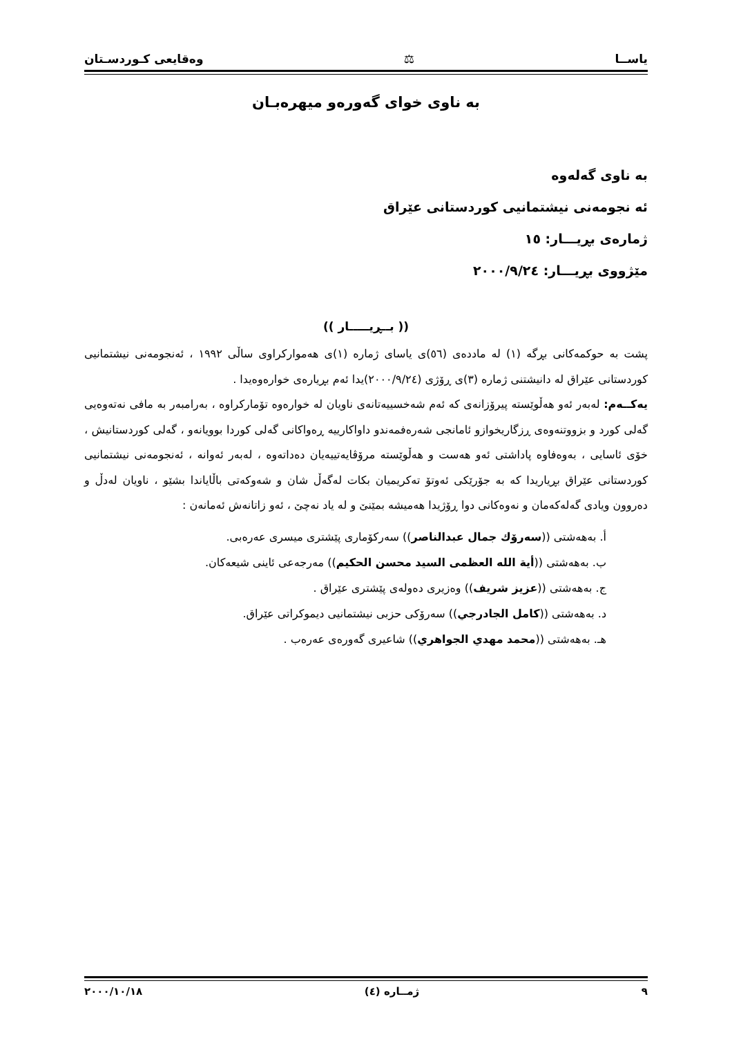یاســا ⚖ وەقایعی كـوردسـتان
بە ناوی خوای گەورەو میهرەبـان
بە ناوی گەلەوە
ئە نجومەنی نیشتمانیی كوردستانی عێراق
ژمارەی بڕیـــار: ١٥
مێژووی بڕیـــار: ٢٠٠٠/٩/٢٤
(( بــڕیـــــار ))
پشت بە حوكمەكانی بڕگە (١) لە ماددەی (٥٦)ی یاسای ژمارە (١)ی هەمواركراوی ساڵی ١٩٩٢ ، ئەنجومەنی نیشتمانیی كوردستانی عێراق لە دانیشتنی ژمارە (٣)ی ڕۆژی (٢٠٠٠/٩/٢٤)یدا ئەم بڕیارەی خوارەوەیدا .
یەكــەم: لەبەر ئەو هەڵوێستە پیرۆزانەی كە ئەم شەخسییەتانەی ناویان لە خوارەوە تۆماركراوە ، بەرامبەر بە مافی نەتەوەیی گەلی كورد و بزووتنەوەی ڕزگاریخوازو ئامانجی شەرەفمەندو داواكارییە ڕەواكانی گەلی كوردا بوویانەو ، گەلی كوردستانیش ، خۆی ئاسایی ، بەوەفاوە پاداشتی ئەو هەست و هەڵوێستە مرۆڤایەتییەیان دەداتەوە ، لەبەر ئەوانە ، ئەنجومەنی نیشتمانیی كوردستانی عێراق بڕیاریدا كە بە جۆرێكی ئەوتۆ تەكریمیان بكات لەگەڵ شان و شەوكەتی باڵایاندا بشێو ، ناویان لەدڵ و دەروون ویادی گەلەكەمان و نەوەكانی دوا ڕۆژیدا هەمیشە بمێنێ و لە یاد نەچێ ، ئەو زاتانەش ئەمانەن :
أ. بەهەشتی ((سەرۆك جمال عبدالناصر)) سەركۆماری پێشتری میسری عەرەبی.
ب. بەهەشتی ((أیة الله العظمی السید محسن الحكیم)) مەرجەعی ئاینی شیعەكان.
ج. بەهەشتی ((عزیز شریف)) وەزیری دەولەی پێشتری عێراق .
د. بەهەشتی ((كامل الجادرجي)) سەرۆكی حزبی نیشتمانیی دیموكراتی عێراق.
هـ. بەهەشتی ((محمد مهدي الجواهري)) شاعیری گەورەی عەرەب .
٩ ژمــارە (٤) ٢٠٠٠/١٠/١٨